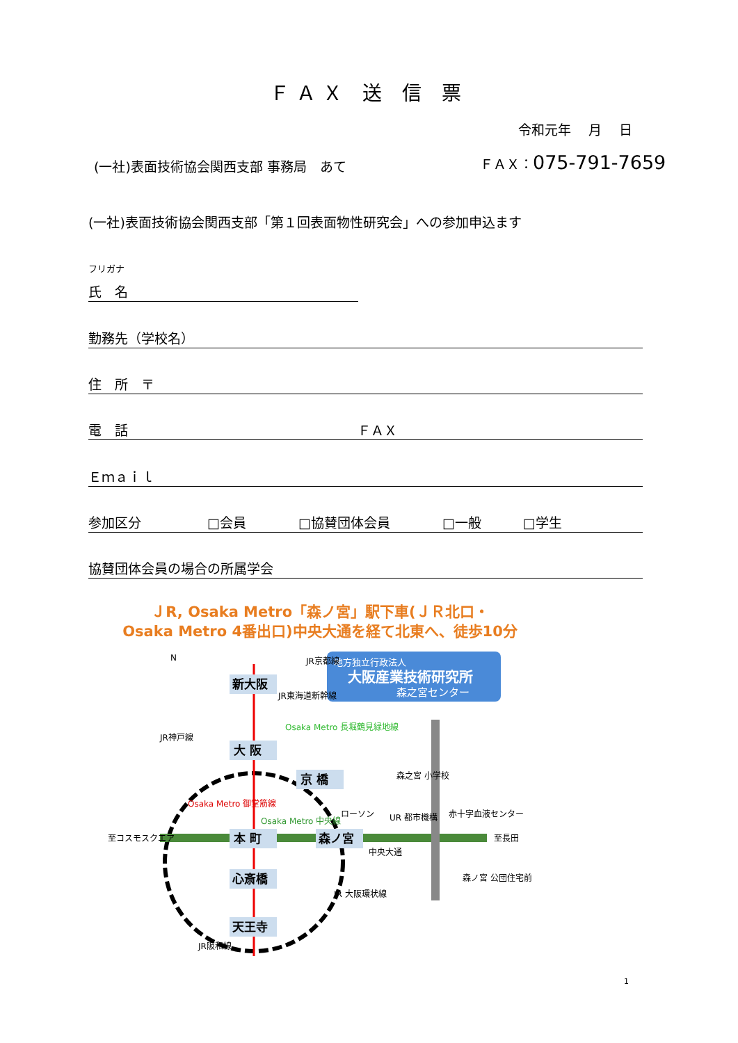ＦＡＸ 送 信 票
令和元年　 月　 日
(一社)表面技術協会関西支部 事務局　あて
ＦＡＸ：075-791-7659
(一社)表面技術協会関西支部「第１回表面物性研究会」への参加申込ます
フリガナ
氏　名
勤務先（学校名）
住　所　〒
電　話 ＦＡＸ
Ｅｍａｉｌ
参加区分 □会員 □協賛団体会員 □一般 □学生
協賛団体会員の場合の所属学会
ＪR, Osaka Metro「森ノ宮」駅下車(ＪＲ北口・
Osaka Metro 4番出口)中央大通を経て北東へ、徒歩10分
地方独立行政法人
大阪産業技術研究所
森之宮センター
新大阪
大 阪
京 橋
本 町
森ノ宮
心斎橋
天王寺
JR京都線
JR東海道新幹線
JR神戸線
Osaka Metro 長堀鶴見緑地線
森之宮 小学校
Osaka Metro 御堂筋線
Osaka Metro 中央線
ローソン
UR 都市機構
赤十字血液センター
至コスモスクエア
至長田
中央大通
森ノ宮 公団住宅前
JR 大阪環状線
JR阪和線
N
1